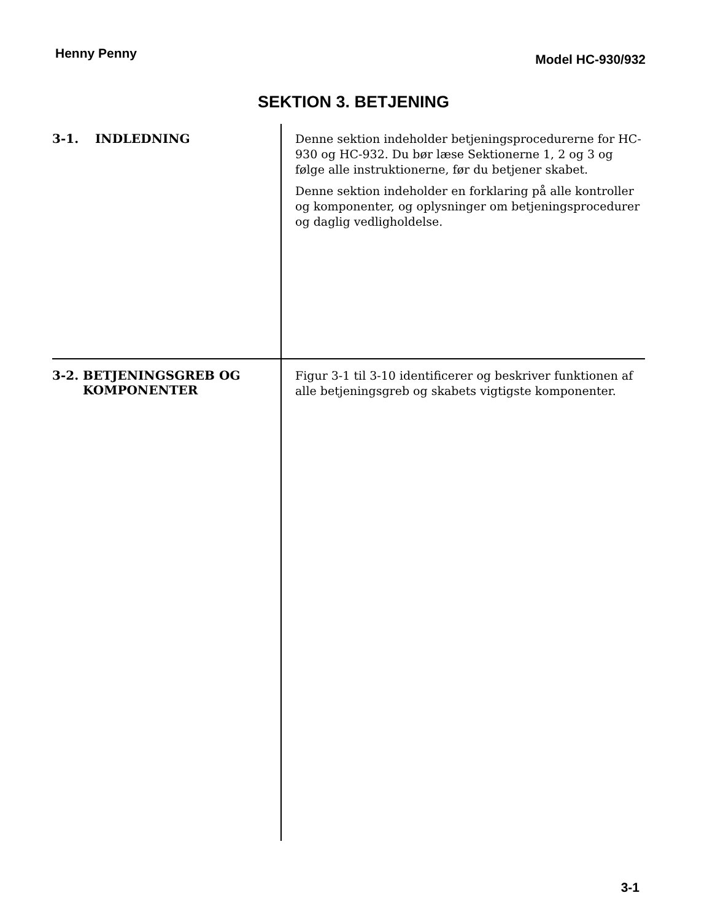Henny Penny Model HC-930/932
SEKTION 3. BETJENING
3-1. INDLEDNING
Denne sektion indeholder betjeningsprocedurerne for HC-930 og HC-932. Du bør læse Sektionerne 1, 2 og 3 og følge alle instruktionerne, før du betjener skabet.
Denne sektion indeholder en forklaring på alle kontroller og komponenter, og oplysninger om betjeningsprocedurer og daglig vedligholdelse.
3-2. BETJENINGSGREB OG KOMPONENTER
Figur 3-1 til 3-10 identificerer og beskriver funktionen af alle betjeningsgreb og skabets vigtigste komponenter.
3-1